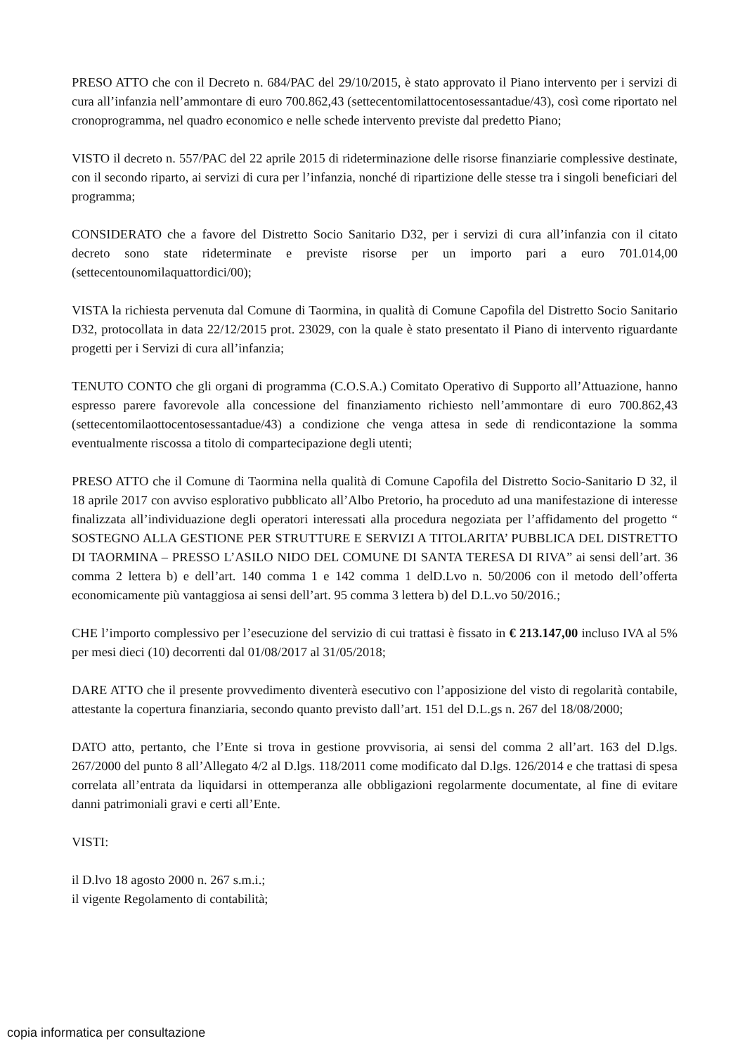PRESO ATTO che con il Decreto n. 684/PAC del 29/10/2015, è stato approvato il Piano intervento per i servizi di cura all’infanzia nell’ammontare di euro 700.862,43 (settecentomilattocentosessantadue/43), così come riportato nel cronoprogramma, nel quadro economico e nelle schede intervento previste dal predetto Piano;
VISTO il decreto n. 557/PAC del 22 aprile 2015 di rideterminazione delle risorse finanziarie complessive destinate, con il secondo riparto, ai servizi di cura per l’infanzia, nonché di ripartizione delle stesse tra i singoli beneficiari del programma;
CONSIDERATO che a favore del Distretto Socio Sanitario D32, per i servizi di cura all’infanzia con il citato decreto sono state rideterminate e previste risorse per un importo pari a euro 701.014,00 (settecentounomilaquattordici/00);
VISTA la richiesta pervenuta dal Comune di Taormina, in qualità di Comune Capofila del Distretto Socio Sanitario D32, protocollata in data 22/12/2015 prot. 23029, con la quale è stato presentato il Piano di intervento riguardante progetti per i Servizi di cura all’infanzia;
TENUTO CONTO che gli organi di programma (C.O.S.A.) Comitato Operativo di Supporto all’Attuazione, hanno espresso parere favorevole alla concessione del finanziamento richiesto nell’ammontare di euro 700.862,43 (settecentomilaottocentosessantadue/43) a condizione che venga attesa in sede di rendicontazione la somma eventualmente riscossa a titolo di compartecipazione degli utenti;
PRESO ATTO che il Comune di Taormina nella qualità di Comune Capofila del Distretto Socio-Sanitario D 32, il 18 aprile 2017 con avviso esplorativo pubblicato all’Albo Pretorio, ha proceduto ad una manifestazione di interesse finalizzata all’individuazione degli operatori interessati alla procedura negoziata per l’affidamento del progetto “ SOSTEGNO ALLA GESTIONE PER STRUTTURE E SERVIZI A TITOLARITA’ PUBBLICA DEL DISTRETTO DI TAORMINA – PRESSO L’ASILO NIDO DEL COMUNE DI SANTA TERESA DI RIVA” ai sensi dell’art. 36 comma 2 lettera b) e dell’art. 140 comma 1 e 142 comma 1 delD.Lvo n. 50/2006 con il metodo dell’offerta economicamente più vantaggiosa ai sensi dell’art. 95 comma 3 lettera b) del D.L.vo 50/2016.;
CHE l’importo complessivo per l’esecuzione del servizio di cui trattasi è fissato in € 213.147,00 incluso IVA al 5% per mesi dieci (10) decorrenti dal 01/08/2017 al 31/05/2018;
DARE ATTO che il presente provvedimento diventerà esecutivo con l’apposizione del visto di regolarità contabile, attestante la copertura finanziaria, secondo quanto previsto dall’art. 151 del D.L.gs n. 267 del 18/08/2000;
DATO atto, pertanto, che l’Ente si trova in gestione provvisoria, ai sensi del comma 2 all’art. 163 del D.lgs. 267/2000 del punto 8 all’Allegato 4/2 al D.lgs. 118/2011 come modificato dal D.lgs. 126/2014 e che trattasi di spesa correlata all’entrata da liquidarsi in ottemperanza alle obbligazioni regolarmente documentate, al fine di evitare danni patrimoniali gravi e certi all’Ente.
VISTI:
il D.lvo 18 agosto 2000 n. 267 s.m.i.;
il vigente Regolamento di contabilità;
copia informatica per consultazione